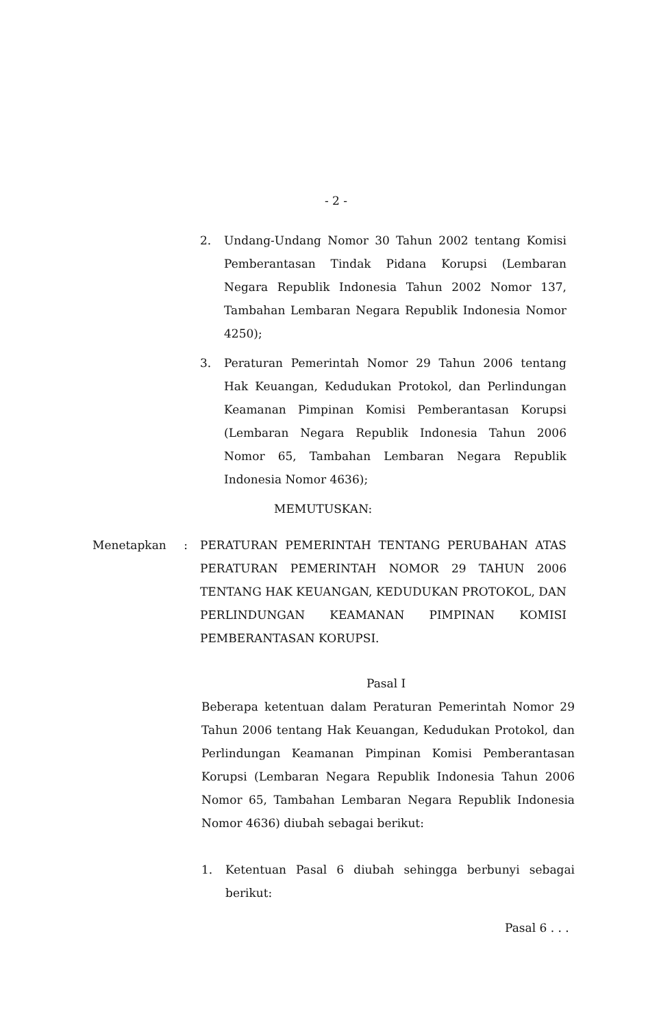- 2 -
2. Undang-Undang Nomor 30 Tahun 2002 tentang Komisi Pemberantasan Tindak Pidana Korupsi (Lembaran Negara Republik Indonesia Tahun 2002 Nomor 137, Tambahan Lembaran Negara Republik Indonesia Nomor 4250);
3. Peraturan Pemerintah Nomor 29 Tahun 2006 tentang Hak Keuangan, Kedudukan Protokol, dan Perlindungan Keamanan Pimpinan Komisi Pemberantasan Korupsi (Lembaran Negara Republik Indonesia Tahun 2006 Nomor 65, Tambahan Lembaran Negara Republik Indonesia Nomor 4636);
MEMUTUSKAN:
Menetapkan : PERATURAN PEMERINTAH TENTANG PERUBAHAN ATAS PERATURAN PEMERINTAH NOMOR 29 TAHUN 2006 TENTANG HAK KEUANGAN, KEDUDUKAN PROTOKOL, DAN PERLINDUNGAN KEAMANAN PIMPINAN KOMISI PEMBERANTASAN KORUPSI.
Pasal I
Beberapa ketentuan dalam Peraturan Pemerintah Nomor 29 Tahun 2006 tentang Hak Keuangan, Kedudukan Protokol, dan Perlindungan Keamanan Pimpinan Komisi Pemberantasan Korupsi (Lembaran Negara Republik Indonesia Tahun 2006 Nomor 65, Tambahan Lembaran Negara Republik Indonesia Nomor 4636) diubah sebagai berikut:
1. Ketentuan Pasal 6 diubah sehingga berbunyi sebagai berikut:
Pasal 6 . . .